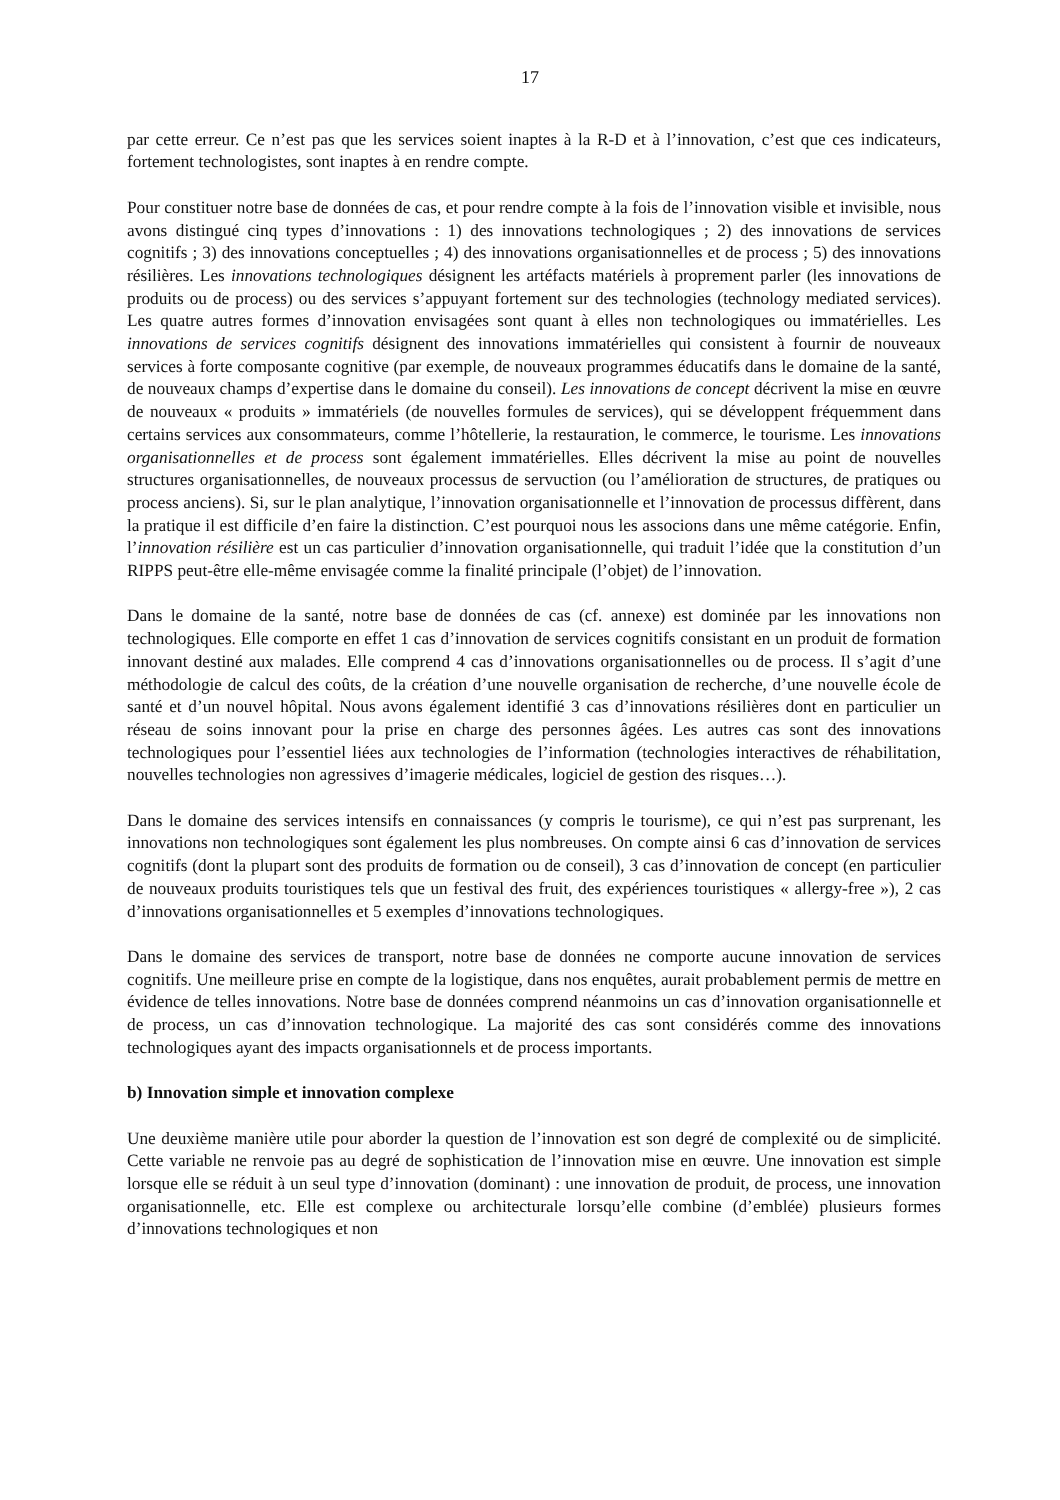17
par cette erreur. Ce n’est pas que les services soient inaptes à la R-D et à l’innovation, c’est que ces indicateurs, fortement technologistes, sont inaptes à en rendre compte.
Pour constituer notre base de données de cas, et pour rendre compte à la fois de l’innovation visible et invisible, nous avons distingué cinq types d’innovations : 1) des innovations technologiques ; 2) des innovations de services cognitifs ; 3) des innovations conceptuelles ; 4) des innovations organisationnelles et de process ; 5) des innovations résilières. Les innovations technologiques désignent les artéfacts matériels à proprement parler (les innovations de produits ou de process) ou des services s’appuyant fortement sur des technologies (technology mediated services). Les quatre autres formes d’innovation envisagées sont quant à elles non technologiques ou immatérielles. Les innovations de services cognitifs désignent des innovations immatérielles qui consistent à fournir de nouveaux services à forte composante cognitive (par exemple, de nouveaux programmes éducatifs dans le domaine de la santé, de nouveaux champs d’expertise dans le domaine du conseil). Les innovations de concept décrivent la mise en œuvre de nouveaux « produits » immatériels (de nouvelles formules de services), qui se développent fréquemment dans certains services aux consommateurs, comme l’hôtellerie, la restauration, le commerce, le tourisme. Les innovations organisationnelles et de process sont également immatérielles. Elles décrivent la mise au point de nouvelles structures organisationnelles, de nouveaux processus de servuction (ou l’amélioration de structures, de pratiques ou process anciens). Si, sur le plan analytique, l’innovation organisationnelle et l’innovation de processus diffèrent, dans la pratique il est difficile d’en faire la distinction. C’est pourquoi nous les associons dans une même catégorie. Enfin, l’innovation résilière est un cas particulier d’innovation organisationnelle, qui traduit l’idée que la constitution d’un RIPPS peut-être elle-même envisagée comme la finalité principale (l’objet) de l’innovation.
Dans le domaine de la santé, notre base de données de cas (cf. annexe) est dominée par les innovations non technologiques. Elle comporte en effet 1 cas d’innovation de services cognitifs consistant en un produit de formation innovant destiné aux malades. Elle comprend 4 cas d’innovations organisationnelles ou de process. Il s’agit d’une méthodologie de calcul des coûts, de la création d’une nouvelle organisation de recherche, d’une nouvelle école de santé et d’un nouvel hôpital. Nous avons également identifié 3 cas d’innovations résilières dont en particulier un réseau de soins innovant pour la prise en charge des personnes âgées. Les autres cas sont des innovations technologiques pour l’essentiel liées aux technologies de l’information (technologies interactives de réhabilitation, nouvelles technologies non agressives d’imagerie médicales, logiciel de gestion des risques…).
Dans le domaine des services intensifs en connaissances (y compris le tourisme), ce qui n’est pas surprenant, les innovations non technologiques sont également les plus nombreuses. On compte ainsi 6 cas d’innovation de services cognitifs (dont la plupart sont des produits de formation ou de conseil), 3 cas d’innovation de concept (en particulier de nouveaux produits touristiques tels que un festival des fruit, des expériences touristiques « allergy-free »), 2 cas d’innovations organisationnelles et 5 exemples d’innovations technologiques.
Dans le domaine des services de transport, notre base de données ne comporte aucune innovation de services cognitifs. Une meilleure prise en compte de la logistique, dans nos enquêtes, aurait probablement permis de mettre en évidence de telles innovations. Notre base de données comprend néanmoins un cas d’innovation organisationnelle et de process, un cas d’innovation technologique. La majorité des cas sont considérés comme des innovations technologiques ayant des impacts organisationnels et de process importants.
b) Innovation simple et innovation complexe
Une deuxième manière utile pour aborder la question de l’innovation est son degré de complexité ou de simplicité. Cette variable ne renvoie pas au degré de sophistication de l’innovation mise en œuvre. Une innovation est simple lorsque elle se réduit à un seul type d’innovation (dominant) : une innovation de produit, de process, une innovation organisationnelle, etc. Elle est complexe ou architecturale lorsqu’elle combine (d’emblée) plusieurs formes d’innovations technologiques et non